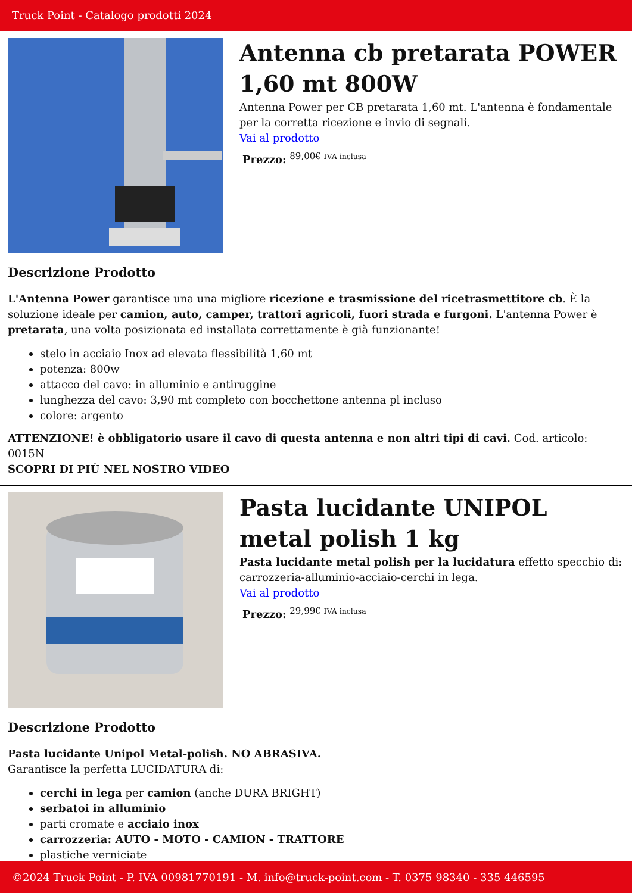Truck Point - Catalogo prodotti 2024
Antenna cb pretarata POWER 1,60 mt 800W
Antenna Power per CB pretarata 1,60 mt. L'antenna è fondamentale per la corretta ricezione e invio di segnali.
Vai al prodotto
Prezzo: <sup>89,00€ IVA inclusa</sup>
Descrizione Prodotto
L'Antenna Power garantisce una una migliore ricezione e trasmissione del ricetrasmettitore cb. È la soluzione ideale per camion, auto, camper, trattori agricoli, fuori strada e furgoni. L'antenna Power è pretarata, una volta posizionata ed installata correttamente è già funzionante!
stelo in acciaio Inox ad elevata flessibilità 1,60 mt
potenza: 800w
attacco del cavo: in alluminio e antiruggine
lunghezza del cavo: 3,90 mt completo con bocchettone antenna pl incluso
colore: argento
ATTENZIONE! è obbligatorio usare il cavo di questa antenna e non altri tipi di cavi. Cod. articolo: 0015N
SCOPRI DI PIÙ NEL NOSTRO VIDEO
Pasta lucidante UNIPOL metal polish 1 kg
Pasta lucidante metal polish per la lucidatura effetto specchio di: carrozzeria-alluminio-acciaio-cerchi in lega.
Vai al prodotto
Prezzo: <sup>29,99€ IVA inclusa</sup>
Descrizione Prodotto
Pasta lucidante Unipol Metal-polish. NO ABRASIVA.
Garantisce la perfetta LUCIDATURA di:
cerchi in lega per camion (anche DURA BRIGHT)
serbatoi in alluminio
parti cromate e acciaio inox
carrozzeria: AUTO - MOTO - CAMION - TRATTORE
plastiche verniciate
©2024 Truck Point - P. IVA 00981770191 - M. info@truck-point.com - T. 0375 98340 - 335 446595